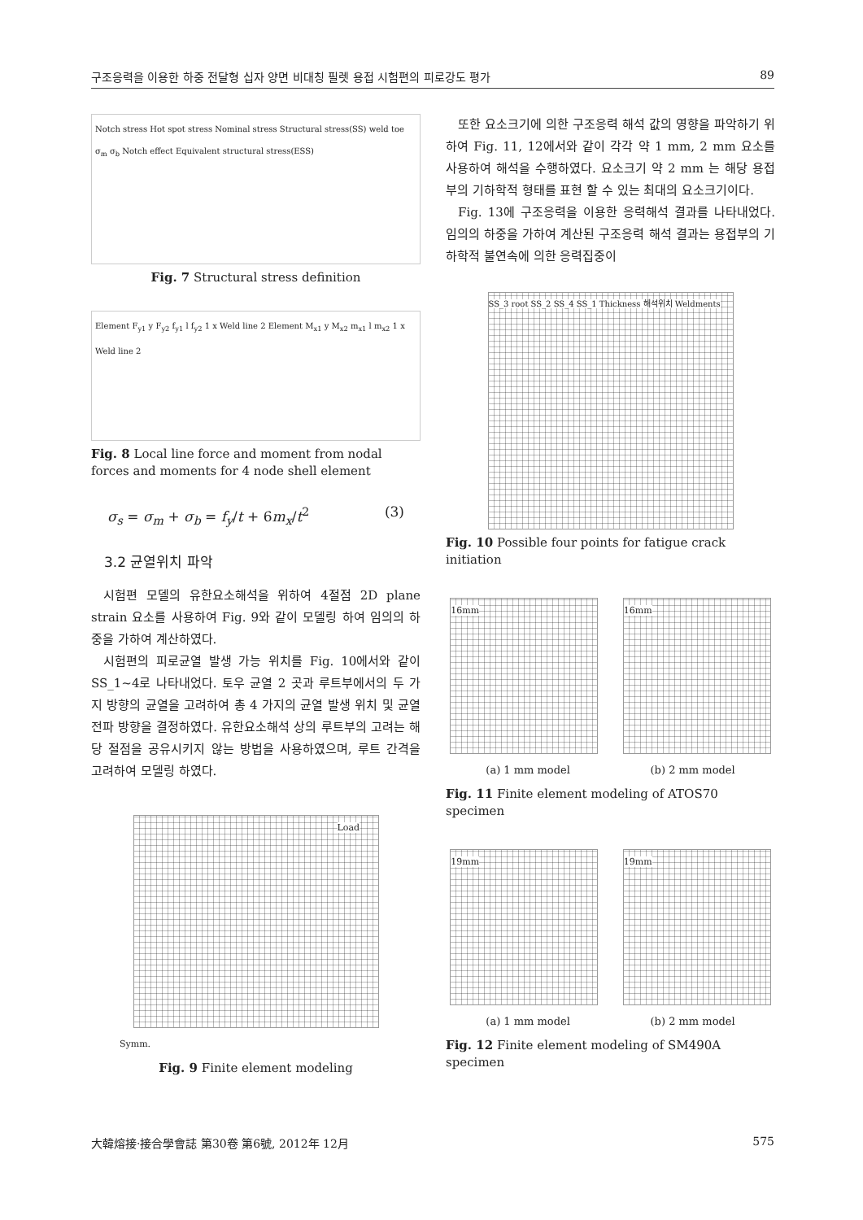구조응력을 이용한 하중 전달형 십자 양면 비대칭 필렛 용접 시험편의 피로강도 평가 89
Notch stress Hot spot stress Nominal stress Structural stress(SS) weld toe σ<sub>m</sub> σ<sub>b</sub> Notch effect Equivalent structural stress(ESS)
Fig. 7 Structural stress definition
Element F<sub>y1</sub> y F<sub>y2</sub> f<sub>y1</sub> l f<sub>y2</sub> 1 x Weld line 2 Element M<sub>x1</sub> y M<sub>x2</sub> m<sub>x1</sub> l m<sub>x2</sub> 1 x Weld line 2
Fig. 8 Local line force and moment from nodal forces and moments for 4 node shell element
σ<sub>s</sub> = σ<sub>m</sub> + σ<sub>b</sub> = f<sub>y</sub>/t + 6m<sub>x</sub>/t<sup>2</sup> (3)
3.2 균열위치 파악
시험편 모델의 유한요소해석을 위하여 4절점 2D plane strain 요소를 사용하여 Fig. 9와 같이 모델링 하여 임의의 하중을 가하여 계산하였다.
시험편의 피로균열 발생 가능 위치를 Fig. 10에서와 같이 SS_1~4로 나타내었다. 토우 균열 2 곳과 루트부에서의 두 가지 방향의 균열을 고려하여 총 4 가지의 균열 발생 위치 및 균열 전파 방향을 결정하였다. 유한요소해석 상의 루트부의 고려는 해당 절점을 공유시키지 않는 방법을 사용하였으며, 루트 간격을 고려하여 모델링 하였다.
Load
Symm.
Fig. 9 Finite element modeling
또한 요소크기에 의한 구조응력 해석 값의 영향을 파악하기 위하여 Fig. 11, 12에서와 같이 각각 약 1 mm, 2 mm 요소를 사용하여 해석을 수행하였다. 요소크기 약 2 mm 는 해당 용접부의 기하학적 형태를 표현 할 수 있는 최대의 요소크기이다.
Fig. 13에 구조응력을 이용한 응력해석 결과를 나타내었다. 임의의 하중을 가하여 계산된 구조응력 해석 결과는 용접부의 기하학적 불연속에 의한 응력집중이
SS_3 root SS_2 SS_4 SS_1 Thickness 해석위치 Weldments
Fig. 10 Possible four points for fatigue crack initiation
16mm 16mm
(a) 1 mm model (b) 2 mm model
Fig. 11 Finite element modeling of ATOS70 specimen
19mm 19mm
(a) 1 mm model (b) 2 mm model
Fig. 12 Finite element modeling of SM490A specimen
大韓熔接·接合學會誌 第30卷 第6號, 2012年 12月 575